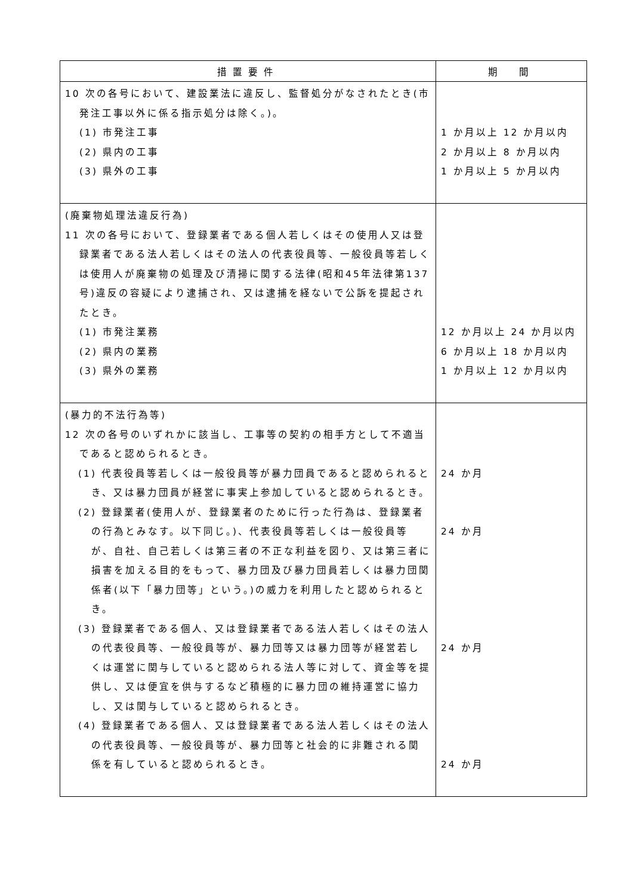| 措置要件 | 期 間 |
| --- | --- |
| 10 次の各号において、建設業法に違反し、監督処分がなされたとき(市発注工事以外に係る指示処分は除く。)。 (1) 市発注工事 (2) 県内の工事 (3) 県外の工事 | 1 か月以上 12 か月以内 2 か月以上 8 か月以内 1 か月以上 5 か月以内 |
| (廃棄物処理法違反行為) 11 次の各号において、登録業者である個人若しくはその使用人又は登録業者である法人若しくはその法人の代表役員等、一般役員等若しくは使用人が廃棄物の処理及び清掃に関する法律(昭和45年法律第137号)違反の容疑により逮捕され、又は逮捕を経ないで公訴を提起されたとき。 (1) 市発注業務 (2) 県内の業務 (3) 県外の業務 | 12 か月以上 24 か月以内 6 か月以上 18 か月以内 1 か月以上 12 か月以内 |
| (暴力的不法行為等) 12 次の各号のいずれかに該当し、工事等の契約の相手方として不適当であると認められるとき。 (1) 代表役員等若しくは一般役員等が暴力団員であると認められるとき、又は暴力団員が経営に事実上参加していると認められるとき。 (2) 登録業者(使用人が、登録業者のために行った行為は、登録業者の行為とみなす。以下同じ。)、代表役員等若しくは一般役員等が、自社、自己若しくは第三者の不正な利益を図り、又は第三者に損害を加える目的をもって、暴力団及び暴力団員若しくは暴力団関係者(以下「暴力団等」という。)の威力を利用したと認められるとき。 (3) 登録業者である個人、又は登録業者である法人若しくはその法人の代表役員等、一般役員等が、暴力団等又は暴力団等が経営若しくは運営に関与していると認められる法人等に対して、資金等を提供し、又は便宜を供与するなど積極的に暴力団の維持運営に協力し、又は関与していると認められるとき。 (4) 登録業者である個人、又は登録業者である法人若しくはその法人の代表役員等、一般役員等が、暴力団等と社会的に非難される関係を有していると認められるとき。 | 24 か月 24 か月 24 か月 24 か月 |